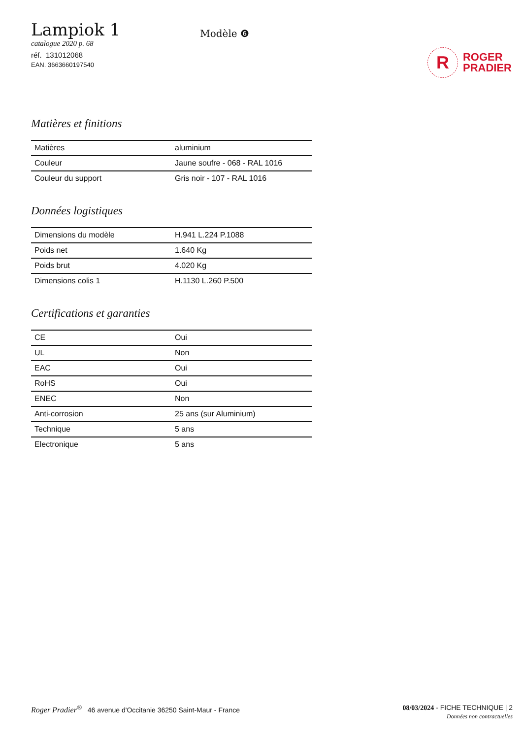Lampiok 1
catalogue 2020 p. 68
réf. 131012068
EAN. 3663660197540
Modèle ❻
R
ROGER
PRADIER
Matières et finitions
| Matières | aluminium |
| Couleur | Jaune soufre - 068 - RAL 1016 |
| Couleur du support | Gris noir - 107 - RAL 1016 |
Données logistiques
| Dimensions du modèle | H.941 L.224 P.1088 |
| Poids net | 1.640 Kg |
| Poids brut | 4.020 Kg |
| Dimensions colis 1 | H.1130 L.260 P.500 |
Certifications et garanties
| CE | Oui |
| UL | Non |
| EAC | Oui |
| RoHS | Oui |
| ENEC | Non |
| Anti-corrosion | 25 ans (sur Aluminium) |
| Technique | 5 ans |
| Electronique | 5 ans |
Roger Pradier<sup>®</sup> 46 avenue d'Occitanie 36250 Saint-Maur - France
08/03/2024 - FICHE TECHNIQUE | 2
Données non contractuelles